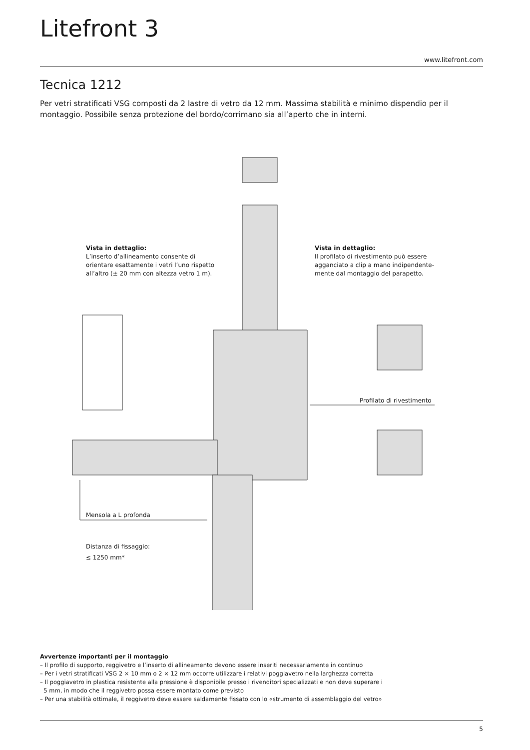Litefront 3
www.litefront.com
Tecnica 1212
Per vetri stratificati VSG composti da 2 lastre di vetro da 12 mm. Massima stabilità e minimo dispendio per il montaggio. Possibile senza protezione del bordo/corrimano sia all’aperto che in interni.
Vista in dettaglio:
L’inserto d’allineamento consente di
orientare esattamente i vetri l’uno rispetto
all’altro (± 20 mm con altezza vetro 1 m).
Vista in dettaglio:
Il profilato di rivestimento può essere
agganciato a clip a mano indipendente-
mente dal montaggio del parapetto.
Profilato di rivestimento
Mensola a L profonda
Distanza di fissaggio:
≤ 1250 mm*
Avvertenze importanti per il montaggio
– Il profilo di supporto, reggivetro e l’inserto di allineamento devono essere inseriti necessariamente in continuo
– Per i vetri stratificati VSG 2 × 10 mm o 2 × 12 mm occorre utilizzare i relativi poggiavetro nella larghezza corretta
– Il poggiavetro in plastica resistente alla pressione è disponibile presso i rivenditori specializzati e non deve superare i
5 mm, in modo che il reggivetro possa essere montato come previsto
– Per una stabilità ottimale, il reggivetro deve essere saldamente fissato con lo «strumento di assemblaggio del vetro»
5